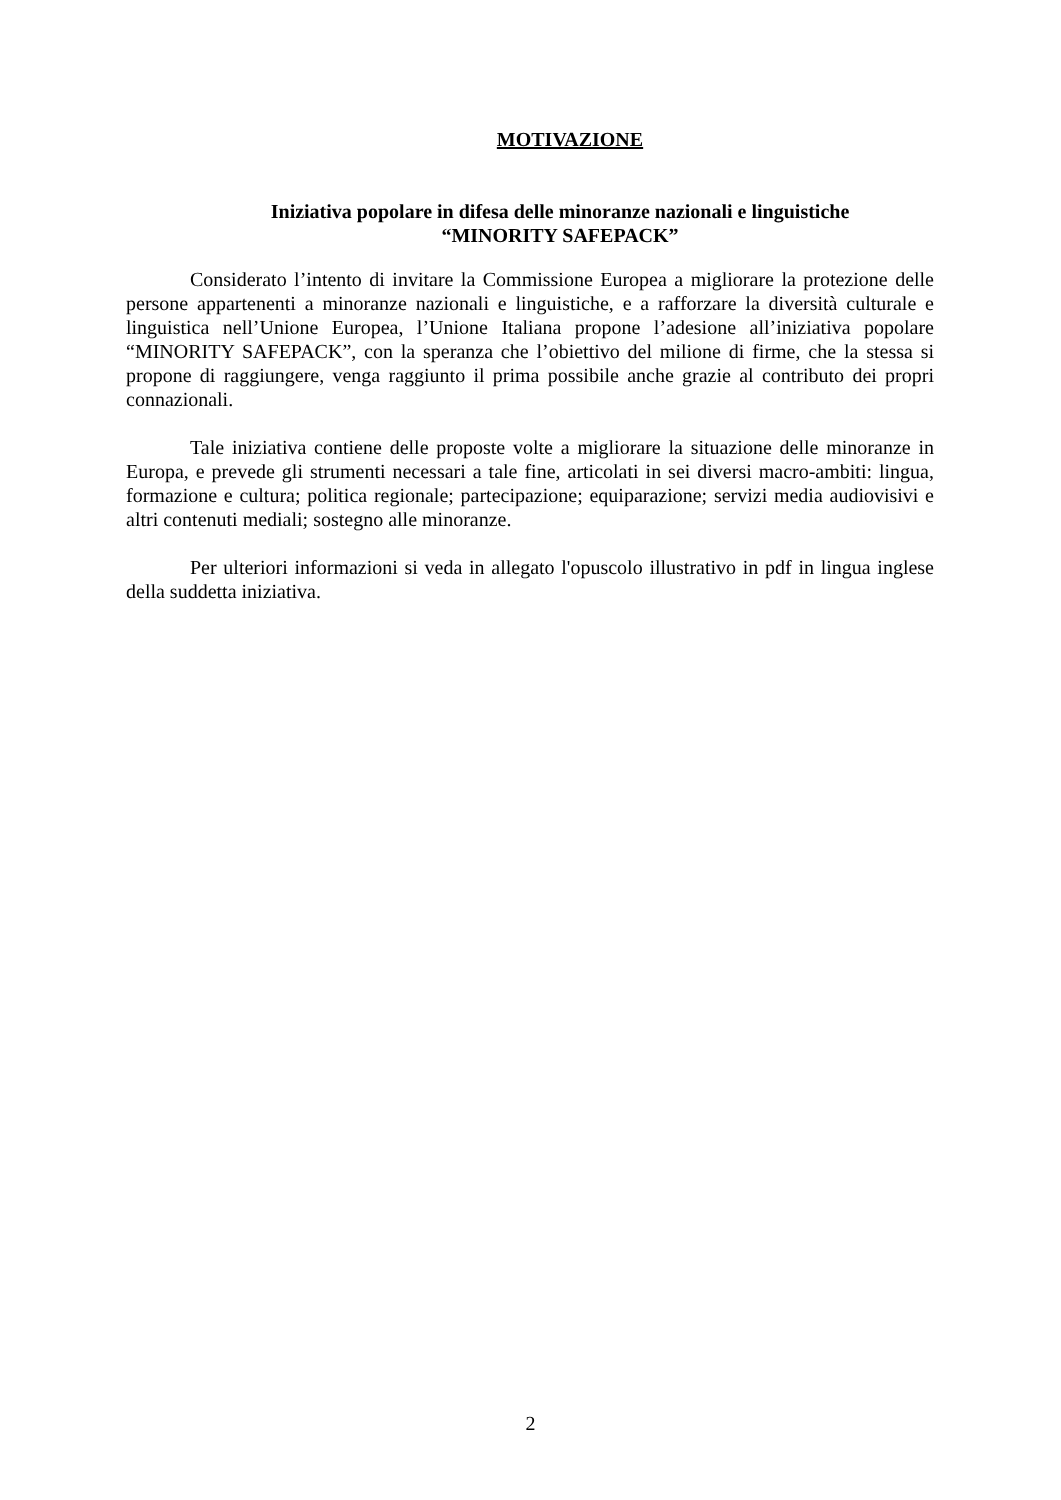MOTIVAZIONE
Iniziativa popolare in difesa delle minoranze nazionali e linguistiche
“MINORITY SAFEPACK”
Considerato l’intento di invitare la Commissione Europea a migliorare la protezione delle persone appartenenti a minoranze nazionali e linguistiche, e a rafforzare la diversità culturale e linguistica nell’Unione Europea, l’Unione Italiana propone l’adesione all’iniziativa popolare “MINORITY SAFEPACK”, con la speranza che l’obiettivo del milione di firme, che la stessa si propone di raggiungere, venga raggiunto il prima possibile anche grazie al contributo dei propri connazionali.
Tale iniziativa contiene delle proposte volte a migliorare la situazione delle minoranze in Europa, e prevede gli strumenti necessari a tale fine, articolati in sei diversi macro-ambiti: lingua, formazione e cultura; politica regionale; partecipazione; equiparazione; servizi media audiovisivi e altri contenuti mediali; sostegno alle minoranze.
Per ulteriori informazioni si veda in allegato l'opuscolo illustrativo in pdf in lingua inglese della suddetta iniziativa.
2